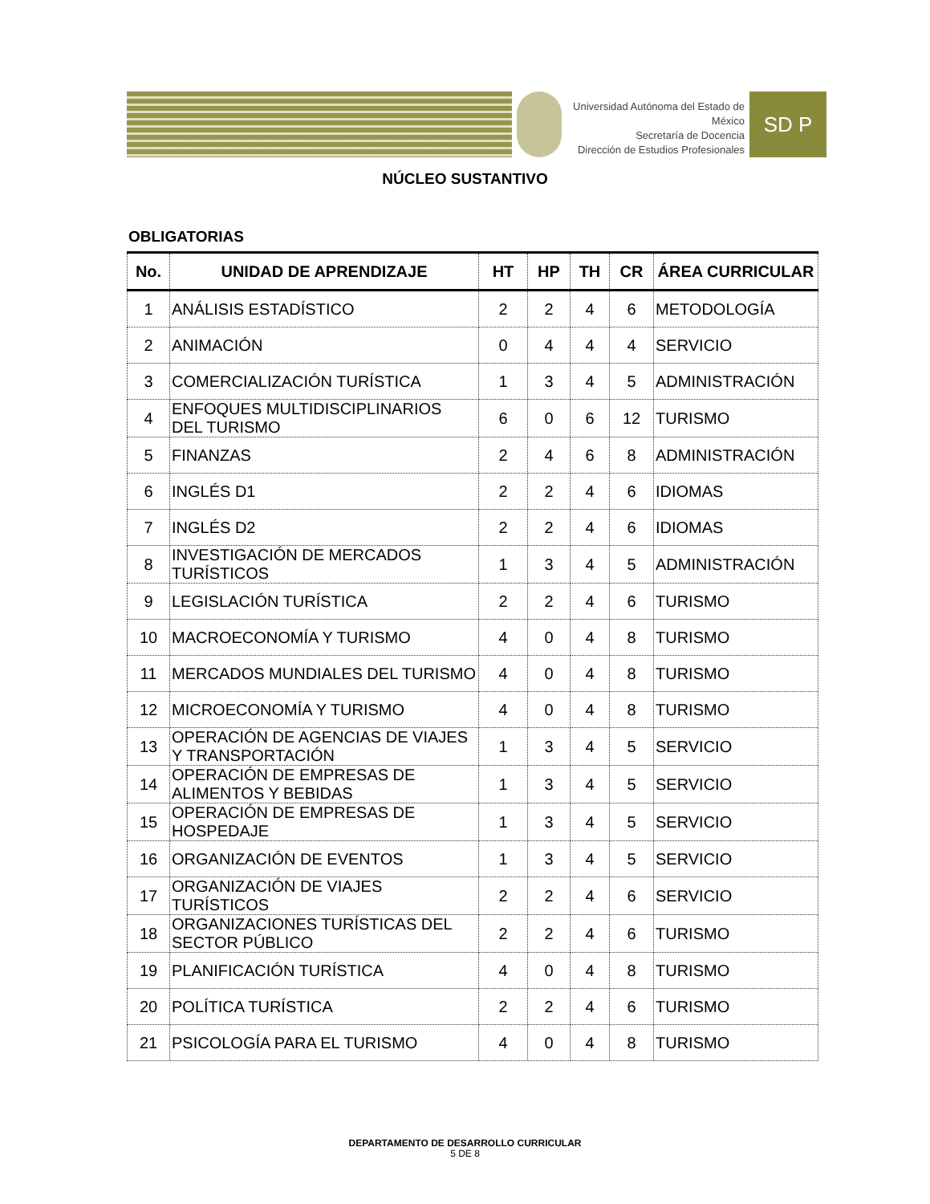Universidad Autónoma del Estado de México
Secretaría de Docencia
Dirección de Estudios Profesionales
SD P
NÚCLEO SUSTANTIVO
OBLIGATORIAS
| No. | UNIDAD DE APRENDIZAJE | HT | HP | TH | CR | ÁREA CURRICULAR |
| --- | --- | --- | --- | --- | --- | --- |
| 1 | ANÁLISIS ESTADÍSTICO | 2 | 2 | 4 | 6 | METODOLOGÍA |
| 2 | ANIMACIÓN | 0 | 4 | 4 | 4 | SERVICIO |
| 3 | COMERCIALIZACIÓN TURÍSTICA | 1 | 3 | 4 | 5 | ADMINISTRACIÓN |
| 4 | ENFOQUES MULTIDISCIPLINARIOS DEL TURISMO | 6 | 0 | 6 | 12 | TURISMO |
| 5 | FINANZAS | 2 | 4 | 6 | 8 | ADMINISTRACIÓN |
| 6 | INGLÉS D1 | 2 | 2 | 4 | 6 | IDIOMAS |
| 7 | INGLÉS D2 | 2 | 2 | 4 | 6 | IDIOMAS |
| 8 | INVESTIGACIÓN DE MERCADOS TURÍSTICOS | 1 | 3 | 4 | 5 | ADMINISTRACIÓN |
| 9 | LEGISLACIÓN TURÍSTICA | 2 | 2 | 4 | 6 | TURISMO |
| 10 | MACROECONOMÍA Y TURISMO | 4 | 0 | 4 | 8 | TURISMO |
| 11 | MERCADOS MUNDIALES DEL TURISMO | 4 | 0 | 4 | 8 | TURISMO |
| 12 | MICROECONOMÍA Y TURISMO | 4 | 0 | 4 | 8 | TURISMO |
| 13 | OPERACIÓN DE AGENCIAS DE VIAJES Y TRANSPORTACIÓN | 1 | 3 | 4 | 5 | SERVICIO |
| 14 | OPERACIÓN DE EMPRESAS DE ALIMENTOS Y BEBIDAS | 1 | 3 | 4 | 5 | SERVICIO |
| 15 | OPERACIÓN DE EMPRESAS DE HOSPEDAJE | 1 | 3 | 4 | 5 | SERVICIO |
| 16 | ORGANIZACIÓN DE EVENTOS | 1 | 3 | 4 | 5 | SERVICIO |
| 17 | ORGANIZACIÓN DE VIAJES TURÍSTICOS | 2 | 2 | 4 | 6 | SERVICIO |
| 18 | ORGANIZACIONES TURÍSTICAS DEL SECTOR PÚBLICO | 2 | 2 | 4 | 6 | TURISMO |
| 19 | PLANIFICACIÓN TURÍSTICA | 4 | 0 | 4 | 8 | TURISMO |
| 20 | POLÍTICA TURÍSTICA | 2 | 2 | 4 | 6 | TURISMO |
| 21 | PSICOLOGÍA PARA EL TURISMO | 4 | 0 | 4 | 8 | TURISMO |
DEPARTAMENTO DE DESARROLLO CURRICULAR
5 DE 8